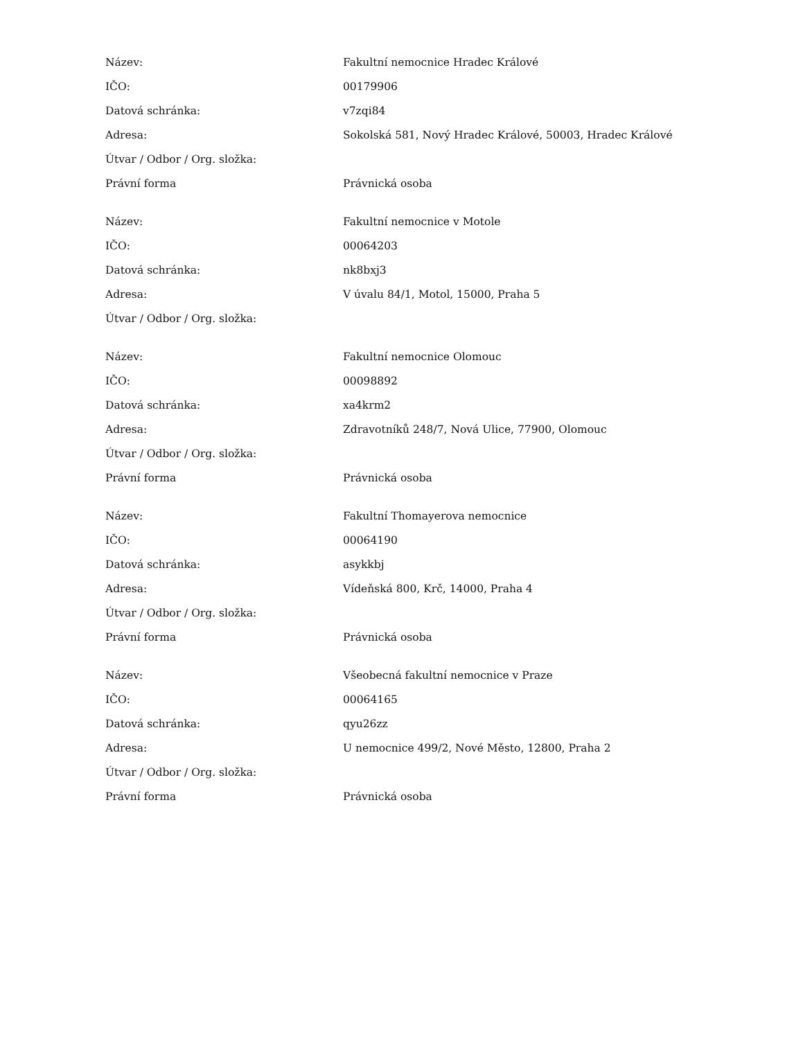| Název: | Fakultní nemocnice Hradec Králové |
| IČO: | 00179906 |
| Datová schránka: | v7zqi84 |
| Adresa: | Sokolská 581, Nový Hradec Králové, 50003, Hradec Králové |
| Útvar / Odbor / Org. složka: | |
| Právní forma | Právnická osoba |
| Název: | Fakultní nemocnice v Motole |
| IČO: | 00064203 |
| Datová schránka: | nk8bxj3 |
| Adresa: | V úvalu 84/1, Motol, 15000, Praha 5 |
| Útvar / Odbor / Org. složka: | |
| Název: | Fakultní nemocnice Olomouc |
| IČO: | 00098892 |
| Datová schránka: | xa4krm2 |
| Adresa: | Zdravotníků 248/7, Nová Ulice, 77900, Olomouc |
| Útvar / Odbor / Org. složka: | |
| Právní forma | Právnická osoba |
| Název: | Fakultní Thomayerova nemocnice |
| IČO: | 00064190 |
| Datová schránka: | asykkbj |
| Adresa: | Vídeňská 800, Krč, 14000, Praha 4 |
| Útvar / Odbor / Org. složka: | |
| Právní forma | Právnická osoba |
| Název: | Všeobecná fakultní nemocnice v Praze |
| IČO: | 00064165 |
| Datová schránka: | qyu26zz |
| Adresa: | U nemocnice 499/2, Nové Město, 12800, Praha 2 |
| Útvar / Odbor / Org. složka: | |
| Právní forma | Právnická osoba |